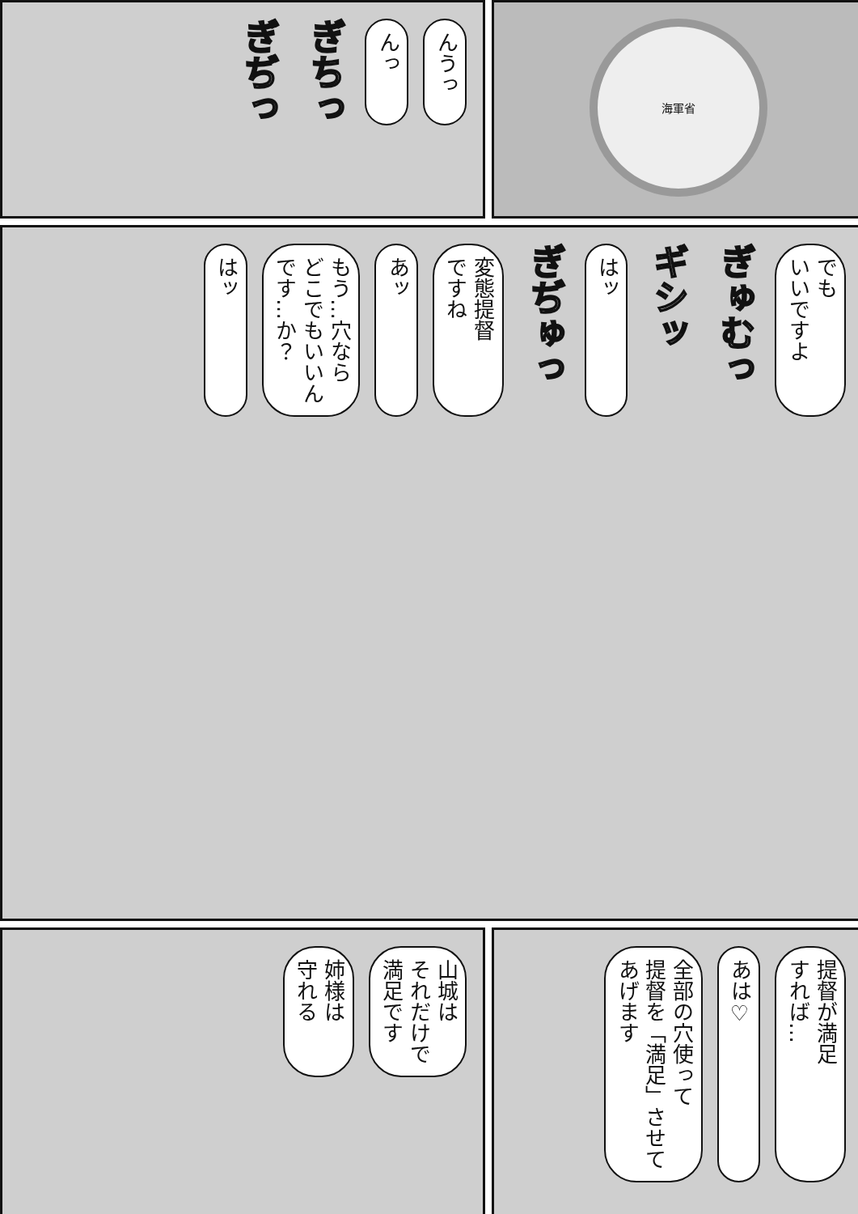ぎぢっ
ぎちっ
んっ
んうっ
海軍省
はッ
もう…穴なら
どこでもいいん
です…か？
あッ
変態提督
ですね
ぎぢゅっ
はッ
ギシッ
ぎゅむっ
でも
いいですよ
姉様は
守れる
山城は
それだけで
満足です
全部の穴使って
提督を「満足」させて
あげます
あは♡
提督が満足
すれば…